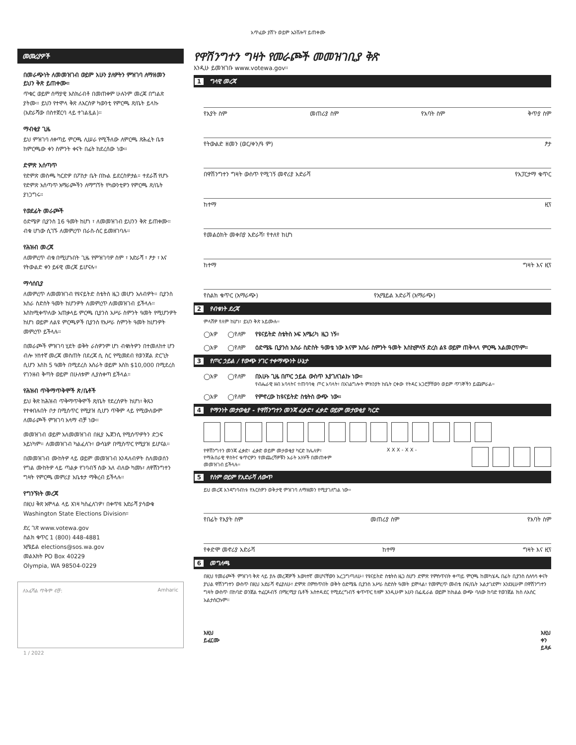አጥፈው ያሽጉ ወይም ኤንቨሎፕ ይጠቀሙ
መመሪያዎች
በመራጭነት ለመመዝገብ ወይም አሁን ያለዎትን ምዝገባ ለማዘመን ይህን ቅጽ ይጠቀሙ።
ጥቁር ወይም ሰማያዊ እስክሪብቶ በመጠቀም ሁሉንም መረጃ በግልጽ ያትሙ። ይህን የተሞላ ቅጽ ለእርስዎ ካውንቲ የምርጫ ጽ/ቤት ይላኩ (አድራሻው በስተጀርባ ላይ ተገልጿል)።
ማብቂያ ጊዜ
ይህ ምዝገባ ለቀጣይ ምርጫ ሊሠራ የሚችለው ለምርጫ ጽሕፈት ቤቱ ከምርጫው ቀን ስምንት ቀናት በፊት ከደረሰው ነው።
ድምጽ አሰጣጥ
የድምጽ መስጫ ካርድዎ በፖስታ ቤት በኩል ይደርስዎታል። ተደራሽ የሆኑ የድምጽ አሰጣጥ አማራጮችን ለማግኘት የካውንቲዎን የምርጫ ጽ/ቤት ያነጋግሩ።
የወደፊት መራጮች
ዕድሜዎ ቢያንስ 16 ዓመት ከሆነ ፣ ለመመዝገብ ይህንን ቅጽ ይጠቀሙ። ብቁ ሆነው ሲገኙ ለመምረጥ በራስ-ሰር ይመዘገባሉ።
የሕዝብ መረጃ
ለመምረጥ ብቁ በሚሆኑበት ጊዜ የምዝገባዎ ስም ፣ አድራሻ ፣ ፆታ ፣ እና የትውልድ ቀን ይፋዊ መረጃ ይሆናሉ።
ማሳሰቢያ
ለመምረጥ ለመመዝገብ የዩናይትድ ስቴትስ ዜጋ መሆን አለብዎት። ቢያንስ አስራ ስድስት ዓመት ከሆንዎት ለመምረጥ ለመመዝገብ ይችላሉ። እስከሚቀጥለው አጠቃላይ ምርጫ ቢያንስ አሥራ ስምንት ዓመት የሚሆንዎት ከሆነ ወይም ለልዩ ምርጫዎች ቢያንስ የአሥራ ስምንት ዓመት ከሆንዎት መምረጥ ይችላሉ።
በመራጮች ምዝገባ ሂደት ወቅት ራስዎንም ሆነ ብቁነትዎን በተመለከተ ሆን ብሎ ሃሰተኛ መረጃ መስጠት በደረጃ ሲ ስር የሚመደብ የወንጀል ድርጊት ሲሆን እስከ 5 ዓመት በሚደረስ እስራት ወይም እስከ $10,000 በሚደረስ የገንዘብ ቅጣት ወይም በሁለቱም ሊያስቀጣ ይችላል።
የሕዝብ ጥቅማጥቅሞች ጽ/ቤቶች
ይህ ቅጽ ከሕዝብ ጥቅማጥቅሞች ጽ/ቤት የደረሰዎት ከሆነ፣ ቅጹን የተቀበሉበት ቦታ በሚሰጥር የሚያዝ ሲሆን ጥቅም ላይ የሚውለውም ለመራጮች ምዝገባ አላማ ብቻ ነው።
መመዝገብ ወይም አለመመዝገብ በዚያ ኤጀንሲ የሚሰጥዎትን ድጋፍ አይነካም። ለመመዝገብ ካልፈለጉ፣ ውሳኔዎ በሚስጥር የሚያዝ ይሆናል።
በመመዝገብ ሙከትዎ ላይ ወይም መመዝገብ እንዳለብዎት ስለመወሰን የግል ሙከትዎ ላይ ጣልቃ የገባብኝ ሰው አለ ብለው ካመኑ፣ ለዋሽንግተን ግዛት የምርጫ መምሪያ አቤቱታ ማቅረብ ይችላሉ።
የግንኙነት መረጃ
በዚህ ቅጽ አሞላል ላይ እገዛ ካስፈለገዎ፣ በቀጥዩ አድራሻ ያሳውቁ Washington State Elections Division።
ድረ ገጽ www.votewa.gov
ስልክ ቁጥር 1 (800) 448-4881
ኢሜይል elections@sos.wa.gov
መልእክት PO Box 40229
Olympia, WA 98504-0229
ለአፊሻል ጥቅም ብቻ: Amharic
1 / 2022
የዋሽንግተን ግዛት የመራጮች መመዝገቢያ ቅጽ
እንዲሁ ይመዝገቡ www.votewa.gov።
1 ግላዊ መረጃ
የአያት ስም መጠሪያ ስም የአባት ስም ቅጥያ ስም
የትውልድ ዘመን (ወር/ቀን/ዓ ም) ፆታ
በዋሽንግተን ግዛት ውስጥ የሚገኝ መኖሪያ አድራሻ የአፓርታማ ቁጥር
ከተማ ዚፕ
የመልዕክት መቀበያ አድራሻ፣ የተለየ ከሆነ
ከተማ ግዛት እና ዚፕ
የስልክ ቁጥር (አማራጭ) የኢሜይል አድራሻ (አማራጭ)
2 የብቁነት ደረጃ
ምላሽዎ የለም ከሆነ፣ ይህን ቅጽ አይሙሉ።
◯አዎ ◯የለም የዩናይትድ ስቴትስ ኦፍ አሜሪካ ዜጋ ነኝ።
◯አዎ ◯የለም ዕድሜዬ ቢያንስ አስራ ስድስት ዓመቴ ነው እናም አስራ ስምንት ዓመት እስኪሞላኝ ድረስ ልዩ ወይም ጠቅላላ ምርጫ አልመርጥም።
3 የጦር ኃይል / የውጭ ሃገር ተቀማጭነት ሁኔታ
◯አዎ ◯የለም በአሁኑ ጊዜ በጦር ኃይል ውስጥ እያገለገልኩ ነው።
የብሔራዊ ዘብ አባላትና ተጠባባቂ ጦር አባላት፣ በአገልግሎት ምክንያት ከቤት ርቀው የትዳር አጋሮቻቸውን ወይም ጥገኞችን ይጨምራል።
◯አዎ ◯የለም የምኖረው ከዩናይትድ ስቴትስ ውጭ ነው።
4 የማንነት መታወቂያ - የዋሽንግተን መንጃ ፈቃድ፣ ፈቃድ ወይም መታወቂያ ካርድ
የዋሽንግተን መንጃ ፈቃድ፣ ፈቃድ ወይም መታወቂያ ካርድ ከሌለዎ፣
የማሕበራዊ ዋስትና ቁጥርዎን የመጨረሻዎቹን አራት አሃዞች በመጠቀም
መመዝገብ ይችላሉ። X X X - X X -
5 የስም ወይም የአድራሻ ለውጥ
ይህ መረጃ እንዳግባብነቱ የእርስዎን ወቅታዊ ምዝገባ ለማዘመን የሚያገለግል ነው።
የበፊት የአያት ስም መጠሪያ ስም የአባት ስም
የቀድሞ መኖሪያ አድራሻ ከተማ ግዛት እና ዚፕ
6 መግለጫ
በዚህ የመራጮች ምዝገባ ቅጽ ላይ ያሉ መረጃዎች እውነተኛ መሆናቸውን አረጋግጣለሁ። የዩናይትድ ስቴትስ ዜጋ ስሆን ድምጽ የምሰጥበት ቀጣይ ምርጫ ከመካሄዱ በፊት ቢያንስ ሰለሳሳ ቀናት ያህል ዋሽንግተን ውስጥ በዚህ አድራሻ ኖሬያለሁ፣ ድምጽ በምሰጥበት ወቅት ዕድሜዬ ቢያንስ አሥራ ስድስት ዓመት ይሞላል፣ የመምረጥ መብቴ በፍ/ቤት አልታገደም፣ እንደዚሁም በዋሽንግተን ግዛት ውስጥ በከባድ ወንጀል ተፈርዶብኝ በማረሚያ ቤቶች አስተዳደር የሚደረግብኝ ቁጥጥር የለም እንዲሁም አሁን በፌዴራል ወይም ከክልል ውጭ ባለው ከባድ የወንጀል ክስ ለእስር አልታሰርኩም።
እዚህ
ይፈርሙ እዚህ
ቀን
ይጻፉ